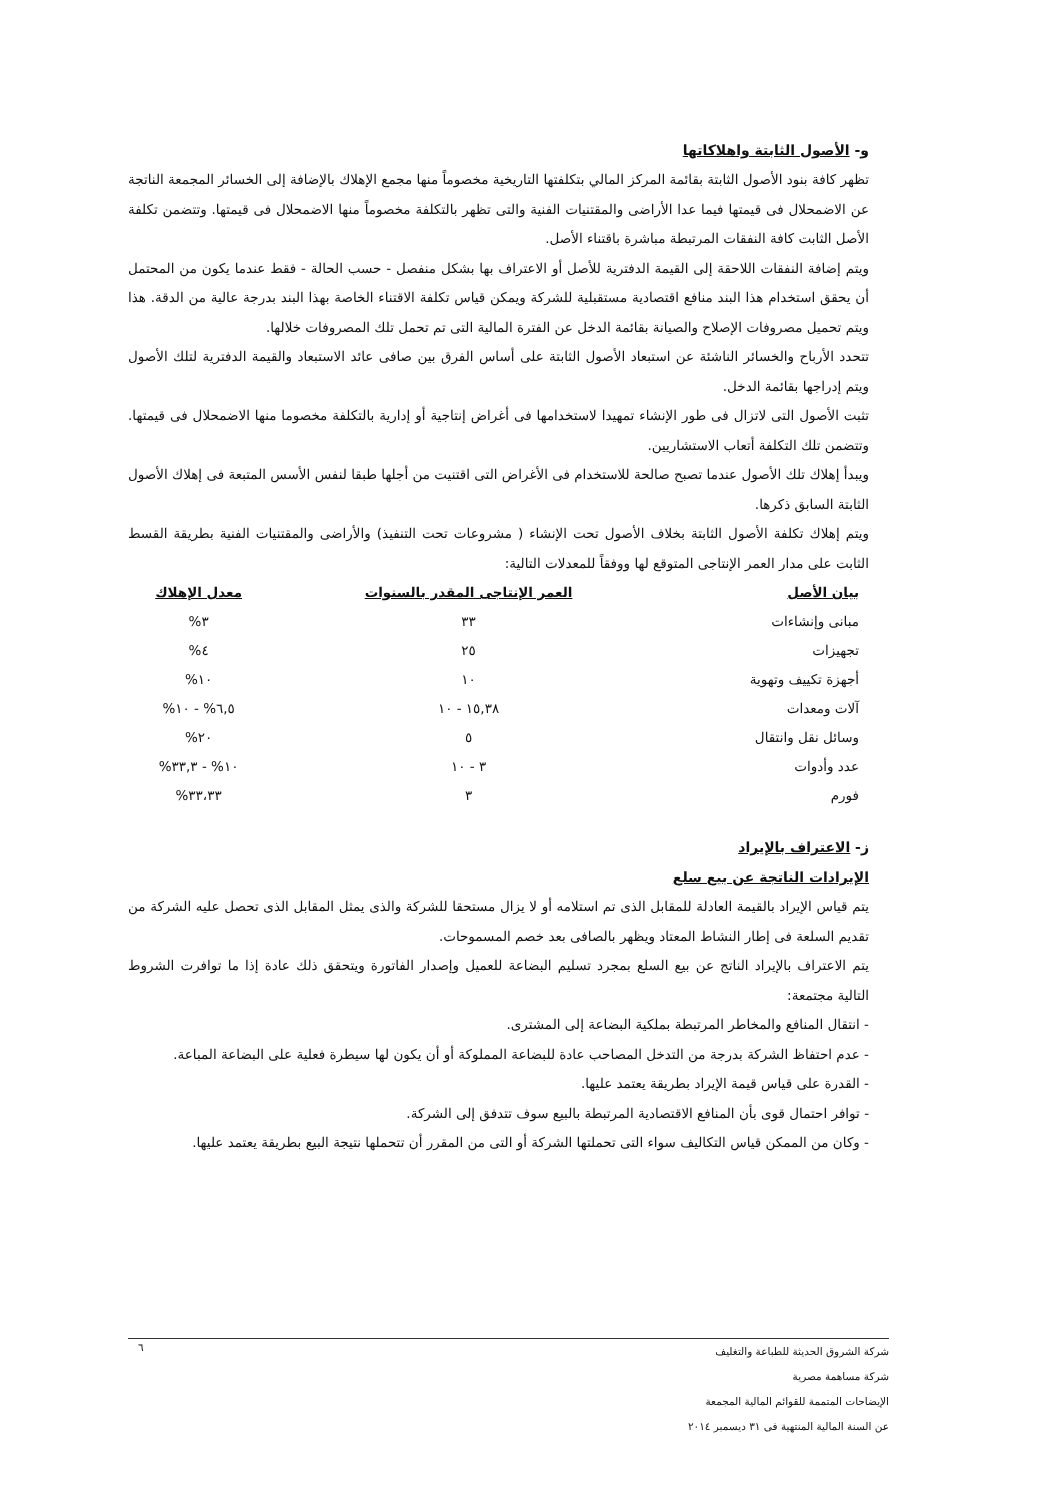و- الأصول الثابتة واهلاكاتها
تظهر كافة بنود الأصول الثابتة بقائمة المركز المالي بتكلفتها التاريخية مخصوماً منها مجمع الإهلاك بالإضافة إلى الخسائر المجمعة الناتجة عن الاضمحلال فى قيمتها فيما عدا الأراضى والمقتنيات الفنية والتى تظهر بالتكلفة مخصوماً منها الاضمحلال فى قيمتها. وتتضمن تكلفة الأصل الثابت كافة النفقات المرتبطة مباشرة باقتناء الأصل.
ويتم إضافة النفقات اللاحقة إلى القيمة الدفترية للأصل أو الاعتراف بها بشكل منفصل - حسب الحالة - فقط عندما يكون من المحتمل أن يحقق استخدام هذا البند منافع اقتصادية مستقبلية للشركة ويمكن قياس تكلفة الاقتناء الخاصة بهذا البند بدرجة عالية من الدقة. هذا ويتم تحميل مصروفات الإصلاح والصيانة بقائمة الدخل عن الفترة المالية التى تم تحمل تلك المصروفات خلالها.
تتحدد الأرباح والخسائر الناشئة عن استبعاد الأصول الثابتة على أساس الفرق بين صافى عائد الاستبعاد والقيمة الدفترية لتلك الأصول ويتم إدراجها بقائمة الدخل.
تثبت الأصول التى لاتزال فى طور الإنشاء تمهيدا لاستخدامها فى أغراض إنتاجية أو إدارية بالتكلفة مخصوما منها الاضمحلال فى قيمتها. وتتضمن تلك التكلفة أتعاب الاستشاريين.
ويبدأ إهلاك تلك الأصول عندما تصبح صالحة للاستخدام فى الأغراض التى اقتنيت من أجلها طبقا لنفس الأسس المتبعة فى إهلاك الأصول الثابتة السابق ذكرها.
ويتم إهلاك تكلفة الأصول الثابتة بخلاف الأصول تحت الإنشاء ( مشروعات تحت التنفيذ) والأراضى والمقتنيات الفنية بطريقة القسط الثابت على مدار العمر الإنتاجى المتوقع لها ووفقاً للمعدلات التالية:
| بيان الأصل | العمر الإنتاجى المقدر بالسنوات | معدل الإهلاك |
| --- | --- | --- |
| مبانى وإنشاءات | ٣٣ | ٣% |
| تجهيزات | ٢٥ | ٤% |
| أجهزة تكييف وتهوية | ١٠ | ١٠% |
| آلات ومعدات | ١٥,٣٨ - ١٠ | ٦,٥% - ١٠% |
| وسائل نقل وانتقال | ٥ | ٢٠% |
| عدد وأدوات | ٣ - ١٠ | ١٠% - ٣٣,٣% |
| فورم | ٣ | ٣٣،٣٣% |
ز- الاعتراف بالإيراد
الإيرادات الناتجة عن بيع سلع
يتم قياس الإيراد بالقيمة العادلة للمقابل الذى تم استلامه أو لا يزال مستحقا للشركة والذى يمثل المقابل الذى تحصل عليه الشركة من تقديم السلعة فى إطار النشاط المعتاد ويظهر بالصافى بعد خصم المسموحات.
يتم الاعتراف بالإيراد الناتج عن بيع السلع بمجرد تسليم البضاعة للعميل وإصدار الفاتورة ويتحقق ذلك عادة إذا ما توافرت الشروط التالية مجتمعة:
- انتقال المنافع والمخاطر المرتبطة بملكية البضاعة إلى المشترى.
- عدم احتفاظ الشركة بدرجة من التدخل المصاحب عادة للبضاعة المملوكة أو أن يكون لها سيطرة فعلية على البضاعة المباعة.
- القدرة على قياس قيمة الإيراد بطريقة يعتمد عليها.
- توافر احتمال قوى بأن المنافع الاقتصادية المرتبطة بالبيع سوف تتدفق إلى الشركة.
- وكان من الممكن قياس التكاليف سواء التى تحملتها الشركة أو التى من المقرر أن تتحملها نتيجة البيع بطريقة يعتمد عليها.
٦
شركة الشروق الحديثة للطباعة والتغليف
شركة مساهمة مصرية
الإيضاحات المتممة للقوائم المالية المجمعة
عن السنة المالية المنتهية فى ٣١ ديسمبر ٢٠١٤